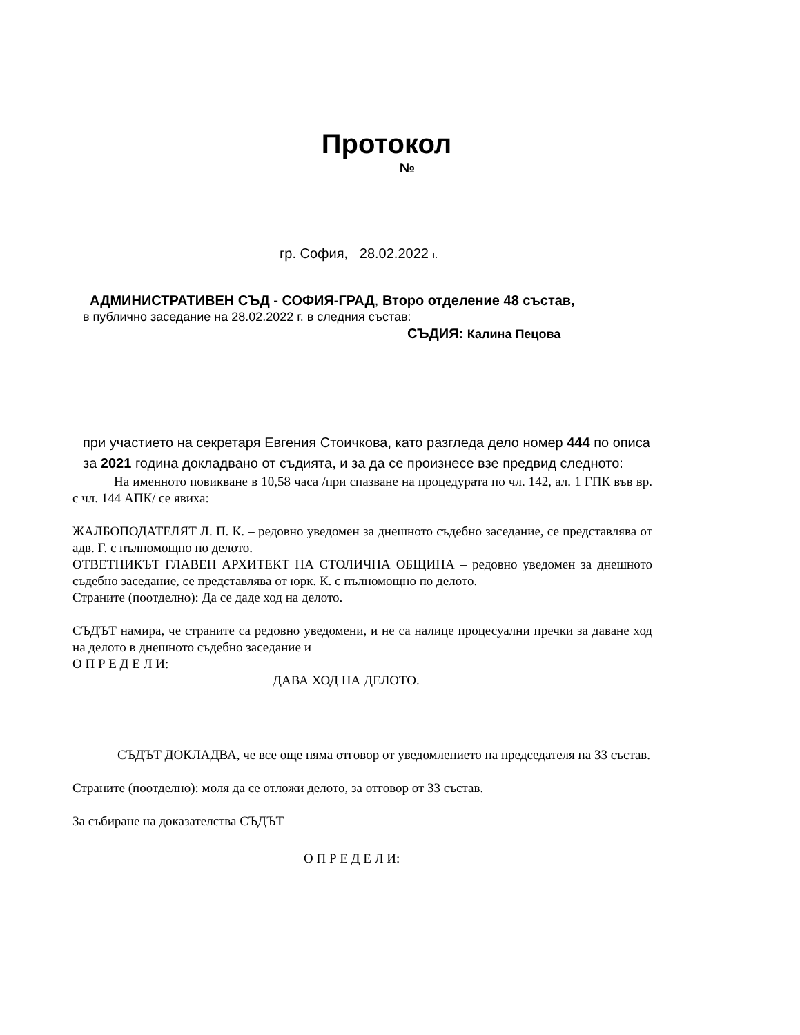Протокол
№
гр. София, 28.02.2022 г.
АДМИНИСТРАТИВЕН СЪД - СОФИЯ-ГРАД, Второ отделение 48 състав,
в публично заседание на 28.02.2022 г. в следния състав:
СЪДИЯ: Калина Пецова
при участието на секретаря Евгения Стоичкова, като разгледа дело номер 444 по описа за 2021 година докладвано от съдията, и за да се произнесе взе предвид следното:
На именното повикване в 10,58 часа /при спазване на процедурата по чл. 142, ал. 1 ГПК във вр. с чл. 144 АПК/ се явиха:
ЖАЛБОПОДАТЕЛЯТ Л. П. К. – редовно уведомен за днешното съдебно заседание, се представлява от адв. Г. с пълномощно по делото.
ОТВЕТНИКЪТ ГЛАВЕН АРХИТЕКТ НА СТОЛИЧНА ОБЩИНА – редовно уведомен за днешното съдебно заседание, се представлява от юрк. К. с пълномощно по делото.
Страните (поотделно): Да се даде ход на делото.
СЪДЪТ намира, че страните са редовно уведомени, и не са налице процесуални пречки за даване ход на делото в днешното съдебно заседание и
О П Р Е Д Е Л И:
ДАВА ХОД НА ДЕЛОТО.
СЪДЪТ ДОКЛАДВА, че все още няма отговор от уведомлението на председателя на 33 състав.
Страните (поотделно): моля да се отложи делото, за отговор от 33 състав.
За събиране на доказателства СЪДЪТ
О П Р Е Д Е Л И: